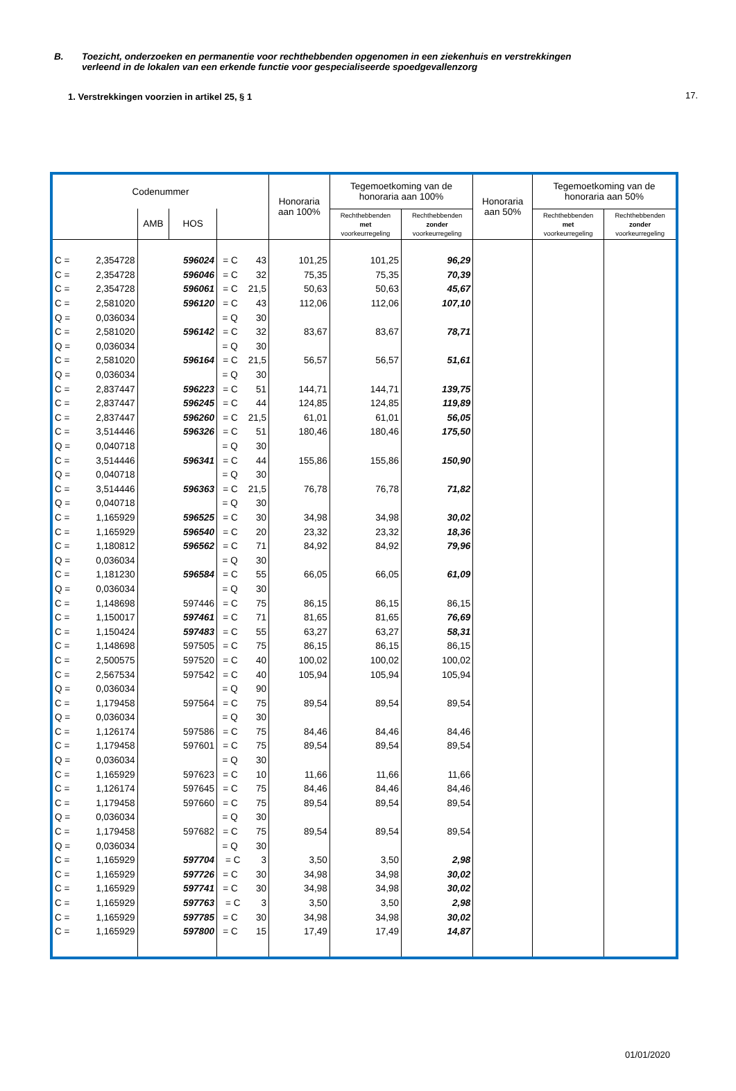17.
B. Toezicht, onderzoeken en permanentie voor rechthebbenden opgenomen in een ziekenhuis en verstrekkingen
verleend in de lokalen van een erkende functie voor gespecialiseerde spoedgevallenzorg
1. Verstrekkingen voorzien in artikel 25, § 1
| Codenummer | | | | | Honoraria aan 100% | Tegemoetkoming van de honoraria aan 100% | | Honoraria aan 50% | Tegemoetkoming van de honoraria aan 50% | |
| --- | --- | --- | --- | --- | --- | --- | --- | --- | --- | --- |
| | | AMB | HOS | | | Rechthebbenden met voorkeurregeling | Rechthebbenden zonder voorkeurregeling | | Rechthebbenden met voorkeurregeling | Rechthebbenden zonder voorkeurregeling |
| C = | 2,354728 | | 596024 | = C 43 | 101,25 | 101,25 | 96,29 | | | |
| C = | 2,354728 | | 596046 | = C 32 | 75,35 | 75,35 | 70,39 | | | |
| C = | 2,354728 | | 596061 | = C 21,5 | 50,63 | 50,63 | 45,67 | | | |
| C = | 2,581020 | | 596120 | = C 43 | 112,06 | 112,06 | 107,10 | | | |
| Q = | 0,036034 | | | = Q 30 | | | | | | |
| C = | 2,581020 | | 596142 | = C 32 | 83,67 | 83,67 | 78,71 | | | |
| Q = | 0,036034 | | | = Q 30 | | | | | | |
| C = | 2,581020 | | 596164 | = C 21,5 | 56,57 | 56,57 | 51,61 | | | |
| Q = | 0,036034 | | | = Q 30 | | | | | | |
| C = | 2,837447 | | 596223 | = C 51 | 144,71 | 144,71 | 139,75 | | | |
| C = | 2,837447 | | 596245 | = C 44 | 124,85 | 124,85 | 119,89 | | | |
| C = | 2,837447 | | 596260 | = C 21,5 | 61,01 | 61,01 | 56,05 | | | |
| C = | 3,514446 | | 596326 | = C 51 | 180,46 | 180,46 | 175,50 | | | |
| Q = | 0,040718 | | | = Q 30 | | | | | | |
| C = | 3,514446 | | 596341 | = C 44 | 155,86 | 155,86 | 150,90 | | | |
| Q = | 0,040718 | | | = Q 30 | | | | | | |
| C = | 3,514446 | | 596363 | = C 21,5 | 76,78 | 76,78 | 71,82 | | | |
| Q = | 0,040718 | | | = Q 30 | | | | | | |
| C = | 1,165929 | | 596525 | = C 30 | 34,98 | 34,98 | 30,02 | | | |
| C = | 1,165929 | | 596540 | = C 20 | 23,32 | 23,32 | 18,36 | | | |
| C = | 1,180812 | | 596562 | = C 71 | 84,92 | 84,92 | 79,96 | | | |
| Q = | 0,036034 | | | = Q 30 | | | | | | |
| C = | 1,181230 | | 596584 | = C 55 | 66,05 | 66,05 | 61,09 | | | |
| Q = | 0,036034 | | | = Q 30 | | | | | | |
| C = | 1,148698 | | 597446 | = C 75 | 86,15 | 86,15 | 86,15 | | | |
| C = | 1,150017 | | 597461 | = C 71 | 81,65 | 81,65 | 76,69 | | | |
| C = | 1,150424 | | 597483 | = C 55 | 63,27 | 63,27 | 58,31 | | | |
| C = | 1,148698 | | 597505 | = C 75 | 86,15 | 86,15 | 86,15 | | | |
| C = | 2,500575 | | 597520 | = C 40 | 100,02 | 100,02 | 100,02 | | | |
| C = | 2,567534 | | 597542 | = C 40 | 105,94 | 105,94 | 105,94 | | | |
| Q = | 0,036034 | | | = Q 90 | | | | | | |
| C = | 1,179458 | | 597564 | = C 75 | 89,54 | 89,54 | 89,54 | | | |
| Q = | 0,036034 | | | = Q 30 | | | | | | |
| C = | 1,126174 | | 597586 | = C 75 | 84,46 | 84,46 | 84,46 | | | |
| C = | 1,179458 | | 597601 | = C 75 | 89,54 | 89,54 | 89,54 | | | |
| Q = | 0,036034 | | | = Q 30 | | | | | | |
| C = | 1,165929 | | 597623 | = C 10 | 11,66 | 11,66 | 11,66 | | | |
| C = | 1,126174 | | 597645 | = C 75 | 84,46 | 84,46 | 84,46 | | | |
| C = | 1,179458 | | 597660 | = C 75 | 89,54 | 89,54 | 89,54 | | | |
| Q = | 0,036034 | | | = Q 30 | | | | | | |
| C = | 1,179458 | | 597682 | = C 75 | 89,54 | 89,54 | 89,54 | | | |
| Q = | 0,036034 | | | = Q 30 | | | | | | |
| C = | 1,165929 | | 597704 | = C 3 | 3,50 | 3,50 | 2,98 | | | |
| C = | 1,165929 | | 597726 | = C 30 | 34,98 | 34,98 | 30,02 | | | |
| C = | 1,165929 | | 597741 | = C 30 | 34,98 | 34,98 | 30,02 | | | |
| C = | 1,165929 | | 597763 | = C 3 | 3,50 | 3,50 | 2,98 | | | |
| C = | 1,165929 | | 597785 | = C 30 | 34,98 | 34,98 | 30,02 | | | |
| C = | 1,165929 | | 597800 | = C 15 | 17,49 | 17,49 | 14,87 | | | |
01/01/2020